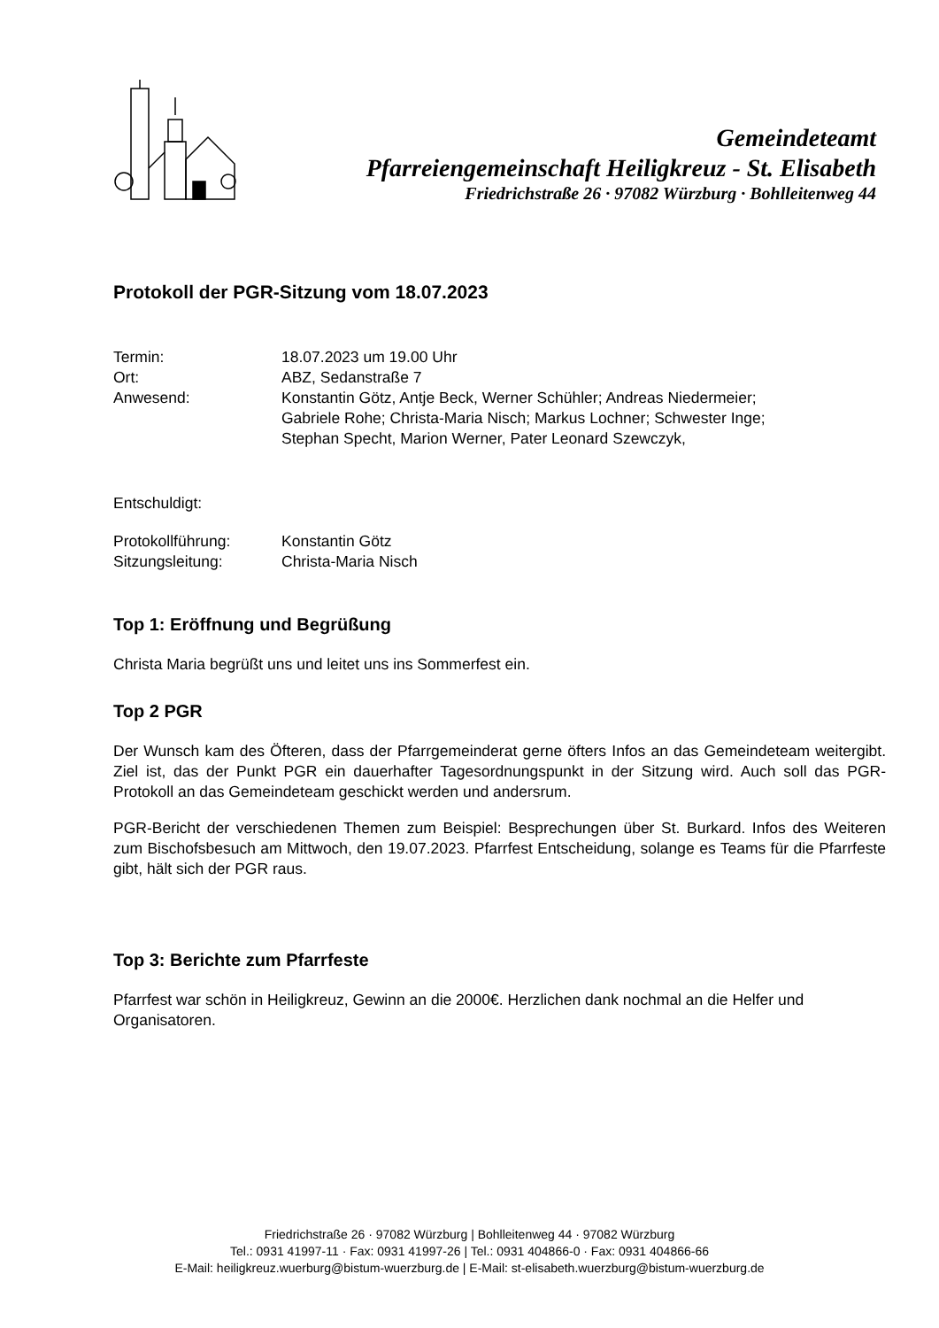Gemeindeteamt
Pfarreiengemeinschaft Heiligkreuz - St. Elisabeth
Friedrichstraße 26 · 97082 Würzburg · Bohlleitenweg 44
Protokoll der PGR-Sitzung vom 18.07.2023
| Termin: | 18.07.2023 um 19.00 Uhr |
| Ort: | ABZ, Sedanstraße 7 |
| Anwesend: | Konstantin Götz, Antje Beck, Werner Schühler; Andreas Niedermeier; Gabriele Rohe; Christa-Maria Nisch; Markus Lochner; Schwester Inge; Stephan Specht, Marion Werner, Pater Leonard Szewczyk, |
| Entschuldigt: | |
| Protokollführung: | Konstantin Götz |
| Sitzungsleitung: | Christa-Maria Nisch |
Top 1: Eröffnung und Begrüßung
Christa Maria begrüßt uns und leitet uns ins Sommerfest ein.
Top 2 PGR
Der Wunsch kam des Öfteren, dass der Pfarrgemeinderat gerne öfters Infos an das Gemeindeteam weitergibt. Ziel ist, das der Punkt PGR ein dauerhafter Tagesordnungspunkt in der Sitzung wird. Auch soll das PGR-Protokoll an das Gemeindeteam geschickt werden und andersrum.
PGR-Bericht der verschiedenen Themen zum Beispiel: Besprechungen über St. Burkard. Infos des Weiteren zum Bischofsbesuch am Mittwoch, den 19.07.2023. Pfarrfest Entscheidung, solange es Teams für die Pfarrfeste gibt, hält sich der PGR raus.
Top 3: Berichte zum Pfarrfeste
Pfarrfest war schön in Heiligkreuz, Gewinn an die 2000€. Herzlichen dank nochmal an die Helfer und Organisatoren.
Friedrichstraße 26 · 97082 Würzburg | Bohlleitenweg 44 · 97082 Würzburg
Tel.: 0931 41997-11 · Fax: 0931 41997-26 | Tel.: 0931 404866-0 · Fax: 0931 404866-66
E-Mail: heiligkreuz.wuerburg@bistum-wuerzburg.de | E-Mail: st-elisabeth.wuerzburg@bistum-wuerzburg.de